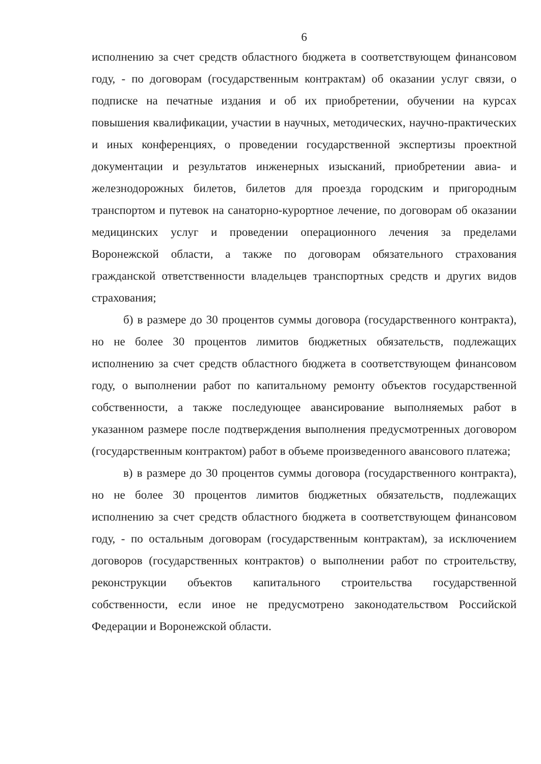6
исполнению за счет средств областного бюджета в соответствующем финансовом году, - по договорам (государственным контрактам) об оказании услуг связи, о подписке на печатные издания и об их приобретении, обучении на курсах повышения квалификации, участии в научных, методических, научно-практических и иных конференциях, о проведении государственной экспертизы проектной документации и результатов инженерных изысканий, приобретении авиа- и железнодорожных билетов, билетов для проезда городским и пригородным транспортом и путевок на санаторно-курортное лечение, по договорам об оказании медицинских услуг и проведении операционного лечения за пределами Воронежской области, а также по договорам обязательного страхования гражданской ответственности владельцев транспортных средств и других видов страхования;
б) в размере до 30 процентов суммы договора (государственного контракта), но не более 30 процентов лимитов бюджетных обязательств, подлежащих исполнению за счет средств областного бюджета в соответствующем финансовом году, о выполнении работ по капитальному ремонту объектов государственной собственности, а также последующее авансирование выполняемых работ в указанном размере после подтверждения выполнения предусмотренных договором (государственным контрактом) работ в объеме произведенного авансового платежа;
в) в размере до 30 процентов суммы договора (государственного контракта), но не более 30 процентов лимитов бюджетных обязательств, подлежащих исполнению за счет средств областного бюджета в соответствующем финансовом году, - по остальным договорам (государственным контрактам), за исключением договоров (государственных контрактов) о выполнении работ по строительству, реконструкции объектов капитального строительства государственной собственности, если иное не предусмотрено законодательством Российской Федерации и Воронежской области.